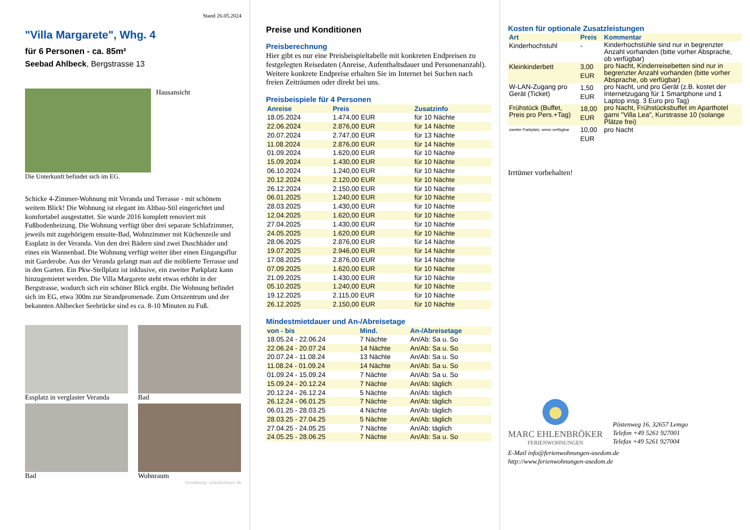Stand 26.05.2024
"Villa Margarete", Whg. 4
für 6 Personen - ca. 85m²
Seebad Ahlbeck, Bergstrasse 13
Hausansicht
Die Unterkunft befindet sich im EG.
Schicke 4-Zimmer-Wohnung mit Veranda und Terrasse - mit schönem weitem Blick! Die Wohnung ist elegant im Altbau-Stil eingerichtet und komfortabel ausgestattet. Sie wurde 2016 komplett renoviert mit Fußbodenheizung. Die Wohnung verfügt über drei separate Schlafzimmer, jeweils mit zugehörigem ensuite-Bad, Wohnzimmer mit Küchenzeile und Essplatz in der Veranda. Von den drei Bädern sind zwei Duschbäder und eines ein Wannenbad. Die Wohnung verfügt weiter über einen Eingangsflur mit Garderobe. Aus der Veranda gelangt man auf die möblierte Terrasse und in den Garten. Ein Pkw-Stellplatz ist inklusive, ein zweiter Parkplatz kann hinzugemietet werden. Die Villa Margarete steht etwas erhöht in der Bergstrasse, wodurch sich ein schöner Blick ergibt. Die Wohnung befindet sich im EG, etwa 300m zur Strandpromenade. Zum Ortszentrum und der bekannten Ahlbecker Seebrücke sind es ca. 8-10 Minuten zu Fuß.
Essplatz in verglaster Veranda
Bad
Bad
Wohnraum
Gestaltung: urlaubstraum.de
Preise und Konditionen
Preisberechnung
Hier gibt es nur eine Preisbeispieltabelle mit konkreten Endpreisen zu festgelegten Reisedaten (Anreise, Aufenthaltsdauer und Personenanzahl). Weitere konkrete Endpreise erhalten Sie im Internet bei Suchen nach freien Zeiträumen oder direkt bei uns.
Preisbeispiele für 4 Personen
| Anreise | Preis | Zusatzinfo |
| --- | --- | --- |
| 18.05.2024 | 1.474,00 EUR | für 10 Nächte |
| 22.06.2024 | 2.876,00 EUR | für 14 Nächte |
| 20.07.2024 | 2.747,00 EUR | für 13 Nächte |
| 11.08.2024 | 2.876,00 EUR | für 14 Nächte |
| 01.09.2024 | 1.620,00 EUR | für 10 Nächte |
| 15.09.2024 | 1.430,00 EUR | für 10 Nächte |
| 06.10.2024 | 1.240,00 EUR | für 10 Nächte |
| 20.12.2024 | 2.120,00 EUR | für 10 Nächte |
| 26.12.2024 | 2.150,00 EUR | für 10 Nächte |
| 06.01.2025 | 1.240,00 EUR | für 10 Nächte |
| 28.03.2025 | 1.430,00 EUR | für 10 Nächte |
| 12.04.2025 | 1.620,00 EUR | für 10 Nächte |
| 27.04.2025 | 1.430,00 EUR | für 10 Nächte |
| 24.05.2025 | 1.620,00 EUR | für 10 Nächte |
| 28.06.2025 | 2.876,00 EUR | für 14 Nächte |
| 19.07.2025 | 2.946,00 EUR | für 14 Nächte |
| 17.08.2025 | 2.876,00 EUR | für 14 Nächte |
| 07.09.2025 | 1.620,00 EUR | für 10 Nächte |
| 21.09.2025 | 1.430,00 EUR | für 10 Nächte |
| 05.10.2025 | 1.240,00 EUR | für 10 Nächte |
| 19.12.2025 | 2.115,00 EUR | für 10 Nächte |
| 26.12.2025 | 2.150,00 EUR | für 10 Nächte |
Mindestmietdauer und An-/Abreisetage
| von - bis | Mind. | An-/Abreisetage |
| --- | --- | --- |
| 18.05.24 - 22.06.24 | 7 Nächte | An/Ab: Sa u. So |
| 22.06.24 - 20.07.24 | 14 Nächte | An/Ab: Sa u. So |
| 20.07.24 - 11.08.24 | 13 Nächte | An/Ab: Sa u. So |
| 11.08.24 - 01.09.24 | 14 Nächte | An/Ab: Sa u. So |
| 01.09.24 - 15.09.24 | 7 Nächte | An/Ab: Sa u. So |
| 15.09.24 - 20.12.24 | 7 Nächte | An/Ab: täglich |
| 20.12.24 - 26.12.24 | 5 Nächte | An/Ab: täglich |
| 26.12.24 - 06.01.25 | 7 Nächte | An/Ab: täglich |
| 06.01.25 - 28.03.25 | 4 Nächte | An/Ab: täglich |
| 28.03.25 - 27.04.25 | 5 Nächte | An/Ab: täglich |
| 27.04.25 - 24.05.25 | 7 Nächte | An/Ab: täglich |
| 24.05.25 - 28.06.25 | 7 Nächte | An/Ab: Sa u. So |
Kosten für optionale Zusatzleistungen
| Art | Preis | Kommentar |
| --- | --- | --- |
| Kinderhochstuhl | - | Kinderhochstühle sind nur in begrenzter Anzahl vorhanden (bitte vorher Absprache, ob verfügbar) |
| Kleinkinderbett | 3,00 EUR | pro Nacht, Kinderreisebetten sind nur in begrenzter Anzahl vorhanden (bitte vorher Absprache, ob verfügbar) |
| W-LAN-Zugang pro Gerät (Ticket) | 1,50 EUR | pro Nacht, und pro Gerät (z.B. kostet der Internetzugang für 1 Smartphone und 1 Laptop insg. 3 Euro pro Tag) |
| Frühstück (Buffet, Preis pro Pers.+Tag) | 18,00 EUR | pro Nacht, Frühstücksbuffet im Aparthotel garni "Villa Lea", Kurstrasse 10 (solange Plätze frei) |
| zweiter Parkplatz, wenn verfügbar | 10,00 EUR | pro Nacht |
Irrtümer vorbehalten!
MARC EHLENBRÖKER
FERIENWOHNUNGEN
Pöstenweg 16, 32657 Lemgo
Telefon +49 5261 927001
Telefax +49 5261 927004
E-Mail info@ferienwohnungen-usedom.de
http://www.ferienwohnungen-usedom.de